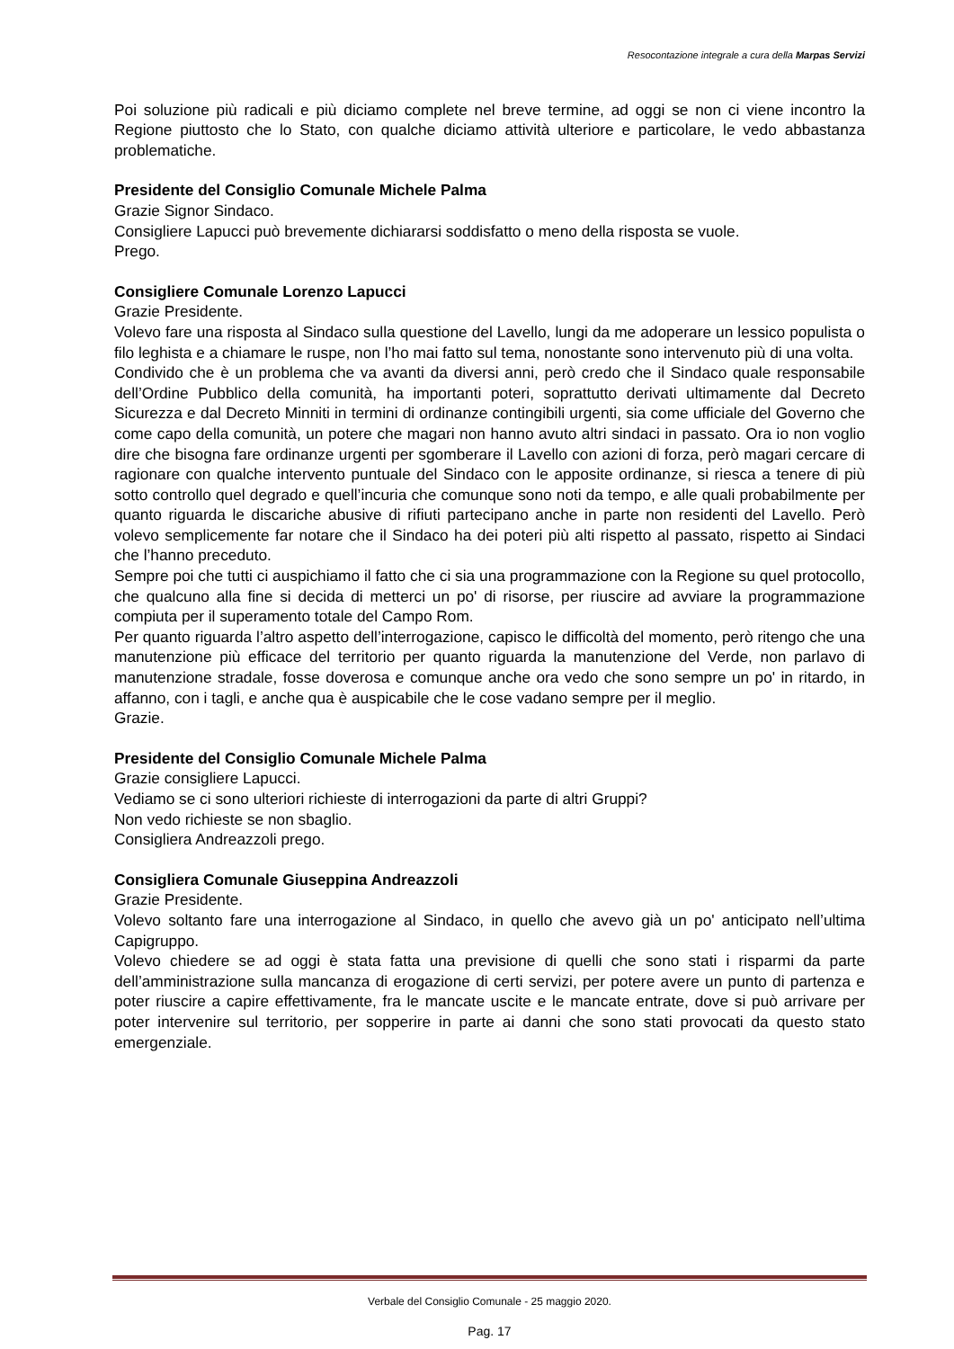Resocontazione integrale a cura della Marpas Servizi
Poi soluzione più radicali e più diciamo complete nel breve termine, ad oggi se non ci viene incontro la Regione piuttosto che lo Stato, con qualche diciamo attività ulteriore e particolare, le vedo abbastanza problematiche.
Presidente del Consiglio Comunale Michele Palma
Grazie Signor Sindaco.
Consigliere Lapucci può brevemente dichiararsi soddisfatto o meno della risposta se vuole.
Prego.
Consigliere Comunale Lorenzo Lapucci
Grazie Presidente.
Volevo fare una risposta al Sindaco sulla questione del Lavello, lungi da me adoperare un lessico populista o filo leghista e a chiamare le ruspe, non l’ho mai fatto sul tema, nonostante sono intervenuto più di una volta.
Condivido che è un problema che va avanti da diversi anni, però credo che il Sindaco quale responsabile dell’Ordine Pubblico della comunità, ha importanti poteri, soprattutto derivati ultimamente dal Decreto Sicurezza e dal Decreto Minniti in termini di ordinanze contingibili urgenti, sia come ufficiale del Governo che come capo della comunità, un potere che magari non hanno avuto altri sindaci in passato. Ora io non voglio dire che bisogna fare ordinanze urgenti per sgomberare il Lavello con azioni di forza, però magari cercare di ragionare con qualche intervento puntuale del Sindaco con le apposite ordinanze, si riesca a tenere di più sotto controllo quel degrado e quell’incuria che comunque sono noti da tempo, e alle quali probabilmente per quanto riguarda le discariche abusive di rifiuti partecipano anche in parte non residenti del Lavello. Però volevo semplicemente far notare che il Sindaco ha dei poteri più alti rispetto al passato, rispetto ai Sindaci che l’hanno preceduto.
Sempre poi che tutti ci auspichiamo il fatto che ci sia una programmazione con la Regione su quel protocollo, che qualcuno alla fine si decida di metterci un po' di risorse, per riuscire ad avviare la programmazione compiuta per il superamento totale del Campo Rom.
Per quanto riguarda l’altro aspetto dell’interrogazione, capisco le difficoltà del momento, però ritengo che una manutenzione più efficace del territorio per quanto riguarda la manutenzione del Verde, non parlavo di manutenzione stradale, fosse doverosa e comunque anche ora vedo che sono sempre un po' in ritardo, in affanno, con i tagli, e anche qua è auspicabile che le cose vadano sempre per il meglio.
Grazie.
Presidente del Consiglio Comunale Michele Palma
Grazie consigliere Lapucci.
Vediamo se ci sono ulteriori richieste di interrogazioni da parte di altri Gruppi?
Non vedo richieste se non sbaglio.
Consigliera Andreazzoli prego.
Consigliera Comunale Giuseppina Andreazzoli
Grazie Presidente.
Volevo soltanto fare una interrogazione al Sindaco, in quello che avevo già un po' anticipato nell’ultima Capigruppo.
Volevo chiedere se ad oggi è stata fatta una previsione di quelli che sono stati i risparmi da parte dell’amministrazione sulla mancanza di erogazione di certi servizi, per potere avere un punto di partenza e poter riuscire a capire effettivamente, fra le mancate uscite e le mancate entrate, dove si può arrivare per poter intervenire sul territorio, per sopperire in parte ai danni che sono stati provocati da questo stato emergenziale.
Verbale del Consiglio Comunale - 25 maggio 2020.
Pag. 17